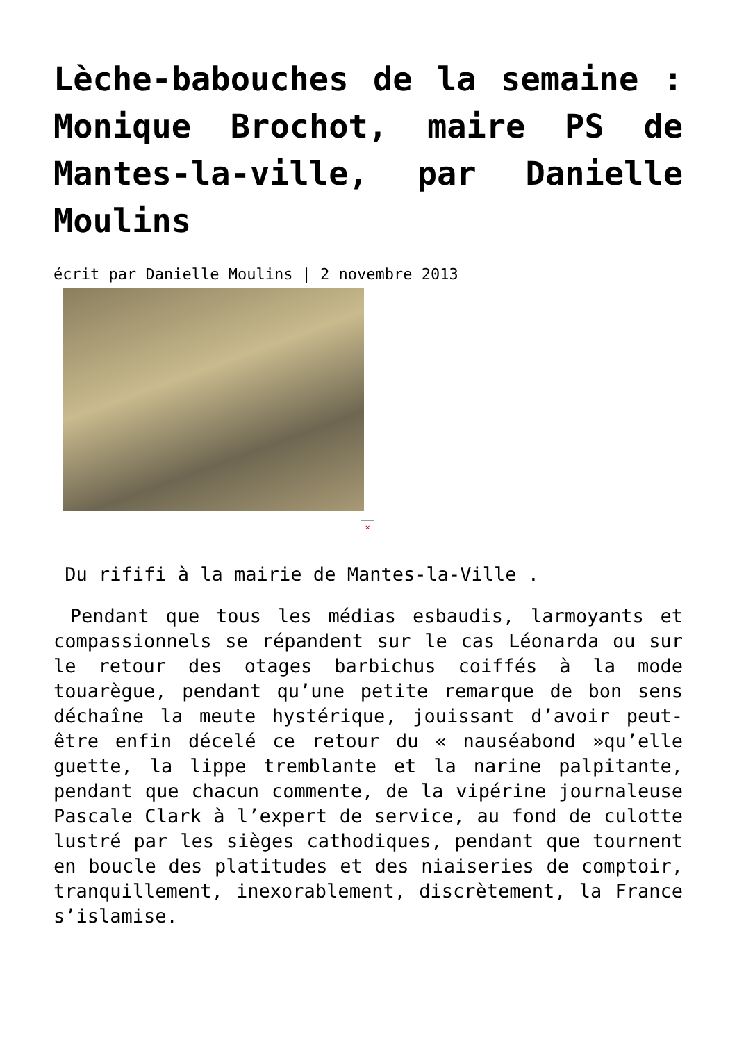Lèche-babouches de la semaine : Monique Brochot, maire PS de Mantes-la-ville, par Danielle Moulins
écrit par Danielle Moulins | 2 novembre 2013
×
Du rififi à la mairie de Mantes-la-Ville .
Pendant que tous les médias esbaudis, larmoyants et compassionnels se répandent sur le cas Léonarda ou sur le retour des otages barbichus coiffés à la mode touarègue, pendant qu’une petite remarque de bon sens déchaîne la meute hystérique, jouissant d’avoir peut-être enfin décelé ce retour du « nauséabond »qu’elle guette, la lippe tremblante et la narine palpitante, pendant que chacun commente, de la vipérine journaleuse Pascale Clark à l’expert de service, au fond de culotte lustré par les sièges cathodiques, pendant que tournent en boucle des platitudes et des niaiseries de comptoir, tranquillement, inexorablement, discrètement, la France s’islamise.